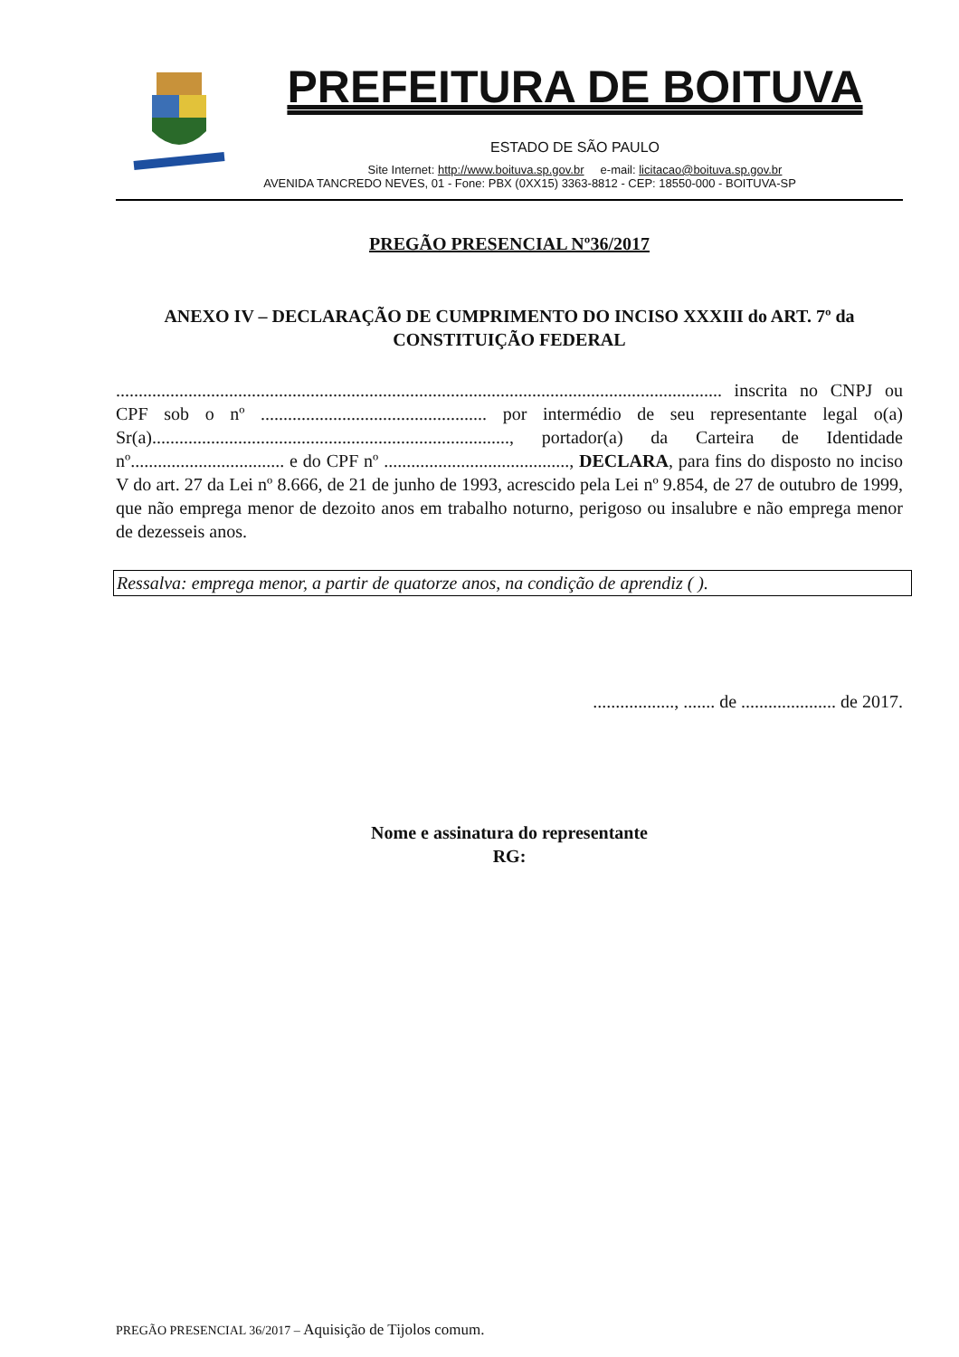PREFEITURA DE BOITUVA
ESTADO DE SÃO PAULO
Site Internet: http://www.boituva.sp.gov.br e-mail: licitacao@boituva.sp.gov.br
AVENIDA TANCREDO NEVES, 01 - Fone: PBX (0XX15) 3363-8812 - CEP: 18550-000 - BOITUVA-SP
PREGÃO PRESENCIAL Nº36/2017
ANEXO IV – DECLARAÇÃO DE CUMPRIMENTO DO INCISO XXXIII do ART. 7º da CONSTITUIÇÃO FEDERAL
...................................................................................................................................... inscrita no CNPJ ou CPF sob o nº .................................................. por intermédio de seu representante legal o(a) Sr(a)..............................................................................., portador(a) da Carteira de Identidade nº.................................. e do CPF nº ........................................., DECLARA, para fins do disposto no inciso V do art. 27 da Lei nº 8.666, de 21 de junho de 1993, acrescido pela Lei nº 9.854, de 27 de outubro de 1999, que não emprega menor de dezoito anos em trabalho noturno, perigoso ou insalubre e não emprega menor de dezesseis anos.
Ressalva: emprega menor, a partir de quatorze anos, na condição de aprendiz ( ).
.................., ....... de ..................... de 2017.
Nome e assinatura do representante
RG:
PREGÃO PRESENCIAL 36/2017 – Aquisição de Tijolos comum.